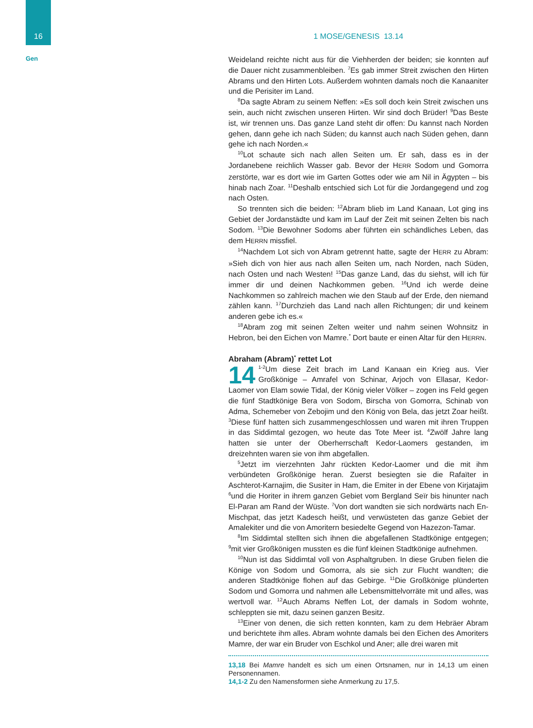16
Gen
1 MOSE/GENESIS 13.14
Weideland reichte nicht aus für die Viehherden der beiden; sie konnten auf die Dauer nicht zusammenbleiben. <sup>7</sup>Es gab immer Streit zwischen den Hirten Abrams und den Hirten Lots. Außerdem wohnten damals noch die Kanaaniter und die Perisiter im Land.
<sup>8</sup> Da sagte Abram zu seinem Neffen: »Es soll doch kein Streit zwischen uns sein, auch nicht zwischen unseren Hirten. Wir sind doch Brüder! <sup>9</sup>Das Beste ist, wir trennen uns. Das ganze Land steht dir offen: Du kannst nach Norden gehen, dann gehe ich nach Süden; du kannst auch nach Süden gehen, dann gehe ich nach Norden.«
<sup>10</sup> Lot schaute sich nach allen Seiten um. Er sah, dass es in der Jordanebene reichlich Wasser gab. Bevor der HERR Sodom und Gomorra zerstörte, war es dort wie im Garten Gottes oder wie am Nil in Ägypten – bis hinab nach Zoar. <sup>11</sup>Deshalb entschied sich Lot für die Jordangegend und zog nach Osten.
So trennten sich die beiden: <sup>12</sup>Abram blieb im Land Kanaan, Lot ging ins Gebiet der Jordanstädte und kam im Lauf der Zeit mit seinen Zelten bis nach Sodom. <sup>13</sup>Die Bewohner Sodoms aber führten ein schändliches Leben, das dem HERRN missfiel.
<sup>14</sup> Nachdem Lot sich von Abram getrennt hatte, sagte der HERR zu Abram: »Sieh dich von hier aus nach allen Seiten um, nach Norden, nach Süden, nach Osten und nach Westen! <sup>15</sup>Das ganze Land, das du siehst, will ich für immer dir und deinen Nachkommen geben. <sup>16</sup>Und ich werde deine Nachkommen so zahlreich machen wie den Staub auf der Erde, den niemand zählen kann. <sup>17</sup>Durchzieh das Land nach allen Richtungen; dir und keinem anderen gebe ich es.«
<sup>18</sup> Abram zog mit seinen Zelten weiter und nahm seinen Wohnsitz in Hebron, bei den Eichen von Mamre.<sup>*</sup> Dort baute er einen Altar für den HERRN.
Abraham (Abram)<sup>*</sup> rettet Lot
14<sup>1-2</sup>Um diese Zeit brach im Land Kanaan ein Krieg aus. Vier Großkönige – Amrafel von Schinar, Arjoch von Ellasar, Kedor-Laomer von Elam sowie Tidal, der König vieler Völker – zogen ins Feld gegen die fünf Stadtkönige Bera von Sodom, Birscha von Gomorra, Schinab von Adma, Schemeber von Zebojim und den König von Bela, das jetzt Zoar heißt. <sup>3</sup>Diese fünf hatten sich zusammengeschlossen und waren mit ihren Truppen in das Siddimtal gezogen, wo heute das Tote Meer ist. <sup>4</sup>Zwölf Jahre lang hatten sie unter der Oberherrschaft Kedor-Laomers gestanden, im dreizehnten waren sie von ihm abgefallen.
<sup>5</sup> Jetzt im vierzehnten Jahr rückten Kedor-Laomer und die mit ihm verbündeten Großkönige heran. Zuerst besiegten sie die Rafaïter in Aschterot-Karnajim, die Susiter in Ham, die Emiter in der Ebene von Kirjatajim <sup>6</sup>und die Horiter in ihrem ganzen Gebiet vom Bergland Seïr bis hinunter nach El-Paran am Rand der Wüste. <sup>7</sup>Von dort wandten sie sich nordwärts nach En-Mischpat, das jetzt Kadesch heißt, und verwüsteten das ganze Gebiet der Amalekiter und die von Amoritern besiedelte Gegend von Hazezon-Tamar.
<sup>8</sup> Im Siddimtal stellten sich ihnen die abgefallenen Stadtkönige entgegen; <sup>9</sup>mit vier Großkönigen mussten es die fünf kleinen Stadtkönige aufnehmen.
<sup>10</sup> Nun ist das Siddimtal voll von Asphaltgruben. In diese Gruben fielen die Könige von Sodom und Gomorra, als sie sich zur Flucht wandten; die anderen Stadtkönige flohen auf das Gebirge. <sup>11</sup>Die Großkönige plünderten Sodom und Gomorra und nahmen alle Lebensmittelvorräte mit und alles, was wertvoll war. <sup>12</sup>Auch Abrams Neffen Lot, der damals in Sodom wohnte, schleppten sie mit, dazu seinen ganzen Besitz.
<sup>13</sup> Einer von denen, die sich retten konnten, kam zu dem Hebräer Abram und berichtete ihm alles. Abram wohnte damals bei den Eichen des Amoriters Mamre, der war ein Bruder von Eschkol und Aner; alle drei waren mit
13,18 Bei Mamre handelt es sich um einen Ortsnamen, nur in 14,13 um einen Personennamen.
14,1-2 Zu den Namensformen siehe Anmerkung zu 17,5.